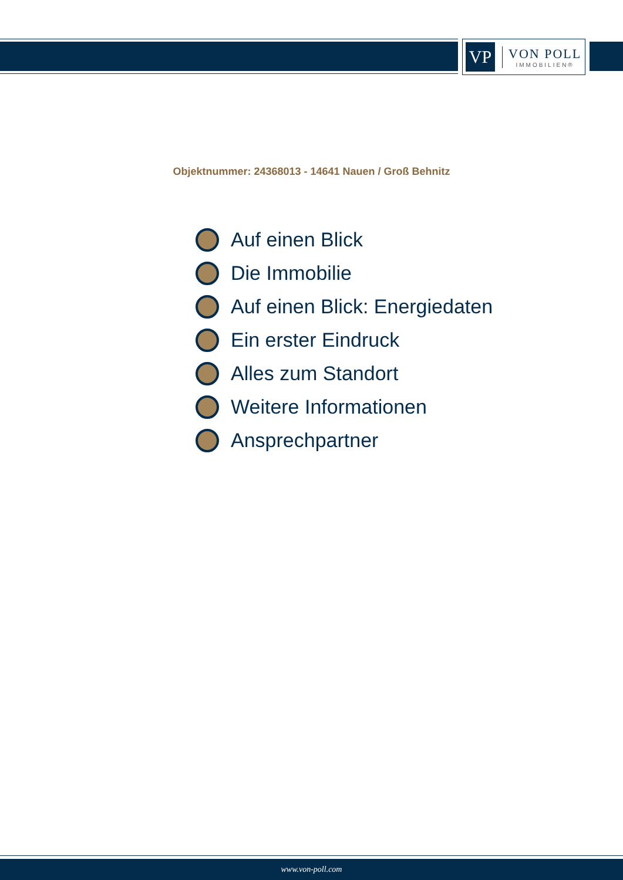VP
VON POLL
IMMOBILIEN®
Objektnummer: 24368013 - 14641 Nauen / Groß Behnitz
Auf einen Blick
Die Immobilie
Auf einen Blick: Energiedaten
Ein erster Eindruck
Alles zum Standort
Weitere Informationen
Ansprechpartner
www.von-poll.com